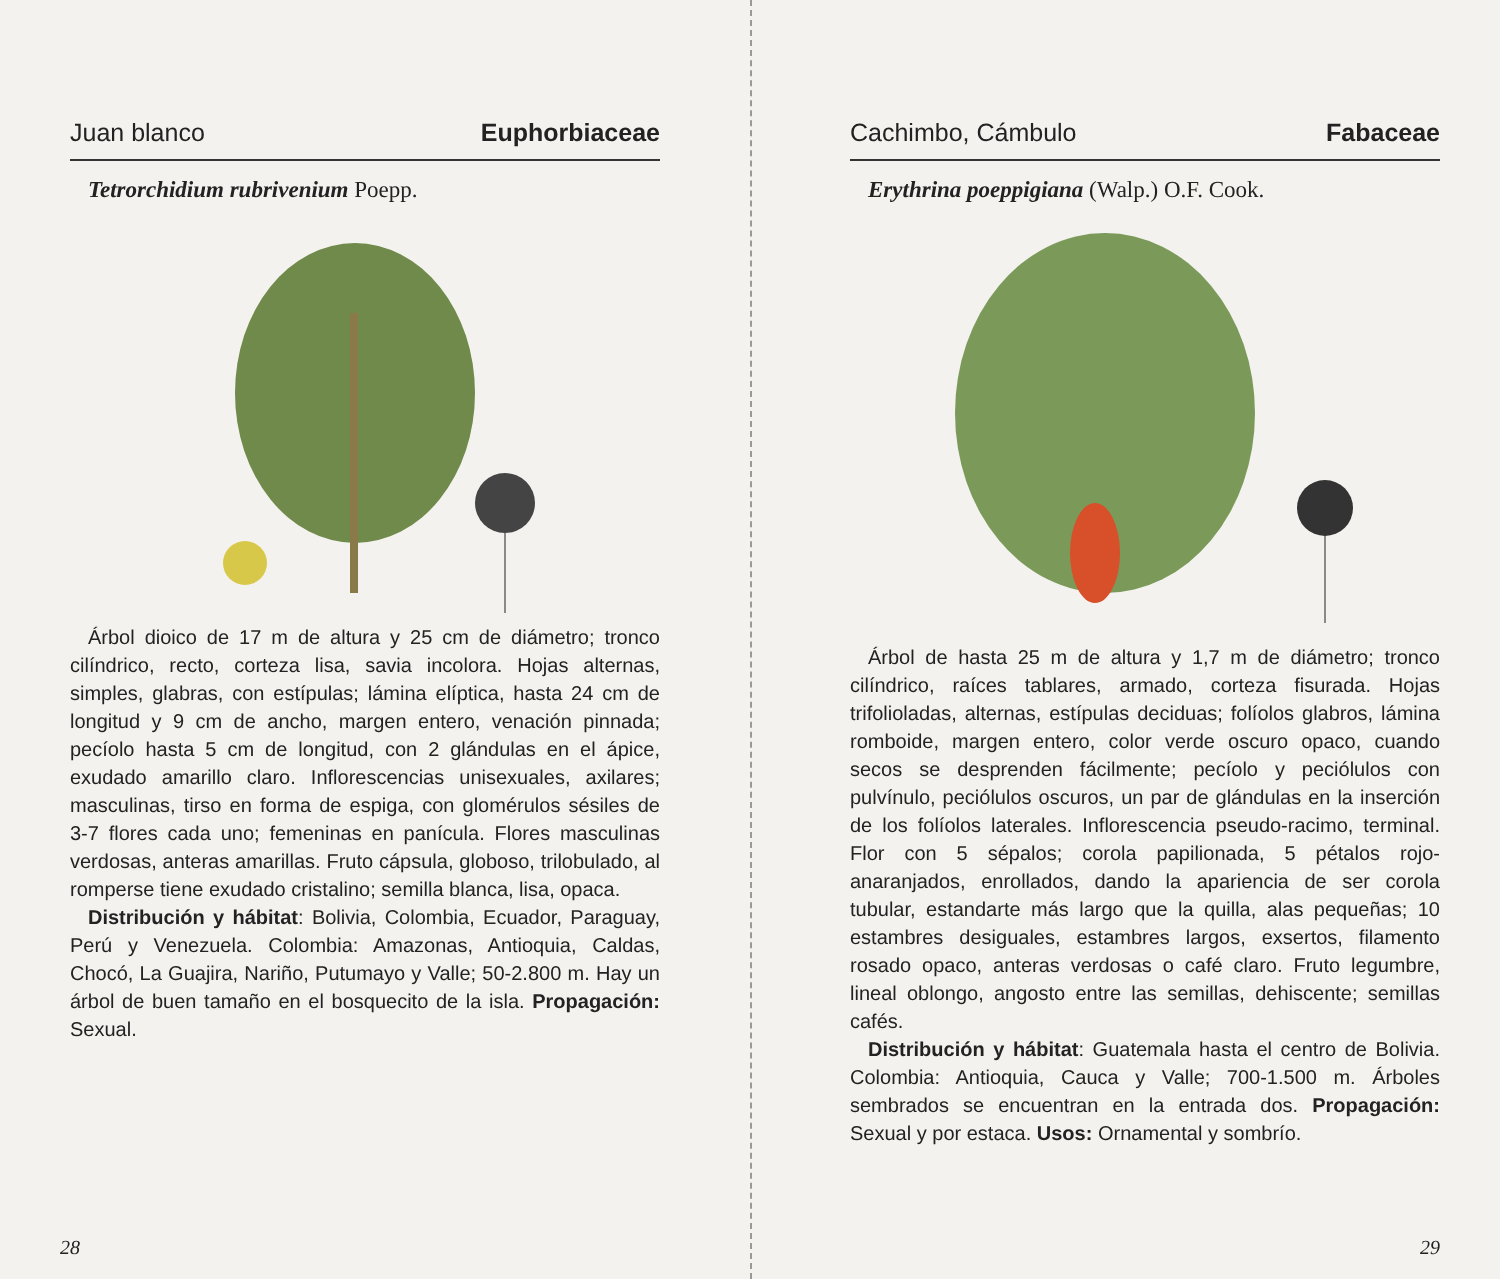Juan blanco Euphorbiaceae
Tetrorchidium rubrivenium Poepp.
Árbol dioico de 17 m de altura y 25 cm de diámetro; tronco cilíndrico, recto, corteza lisa, savia incolora. Hojas alternas, simples, glabras, con estípulas; lámina elíptica, hasta 24 cm de longitud y 9 cm de ancho, margen entero, venación pinnada; pecíolo hasta 5 cm de longitud, con 2 glándulas en el ápice, exudado amarillo claro. Inflorescencias unisexuales, axilares; masculinas, tirso en forma de espiga, con glomérulos sésiles de 3-7 flores cada uno; femeninas en panícula. Flores masculinas verdosas, anteras amarillas. Fruto cápsula, globoso, trilobulado, al romperse tiene exudado cristalino; semilla blanca, lisa, opaca.
Distribución y hábitat: Bolivia, Colombia, Ecuador, Paraguay, Perú y Venezuela. Colombia: Amazonas, Antioquia, Caldas, Chocó, La Guajira, Nariño, Putumayo y Valle; 50-2.800 m. Hay un árbol de buen tamaño en el bosquecito de la isla. Propagación: Sexual.
28
Cachimbo, Cámbulo Fabaceae
Erythrina poeppigiana (Walp.) O.F. Cook.
Árbol de hasta 25 m de altura y 1,7 m de diámetro; tronco cilíndrico, raíces tablares, armado, corteza fisurada. Hojas trifolioladas, alternas, estípulas deciduas; folíolos glabros, lámina romboide, margen entero, color verde oscuro opaco, cuando secos se desprenden fácilmente; pecíolo y peciólulos con pulvínulo, peciólulos oscuros, un par de glándulas en la inserción de los folíolos laterales. Inflorescencia pseudo-racimo, terminal. Flor con 5 sépalos; corola papilionada, 5 pétalos rojo-anaranjados, enrollados, dando la apariencia de ser corola tubular, estandarte más largo que la quilla, alas pequeñas; 10 estambres desiguales, estambres largos, exsertos, filamento rosado opaco, anteras verdosas o café claro. Fruto legumbre, lineal oblongo, angosto entre las semillas, dehiscente; semillas cafés.
Distribución y hábitat: Guatemala hasta el centro de Bolivia. Colombia: Antioquia, Cauca y Valle; 700-1.500 m. Árboles sembrados se encuentran en la entrada dos. Propagación: Sexual y por estaca. Usos: Ornamental y sombrío.
29